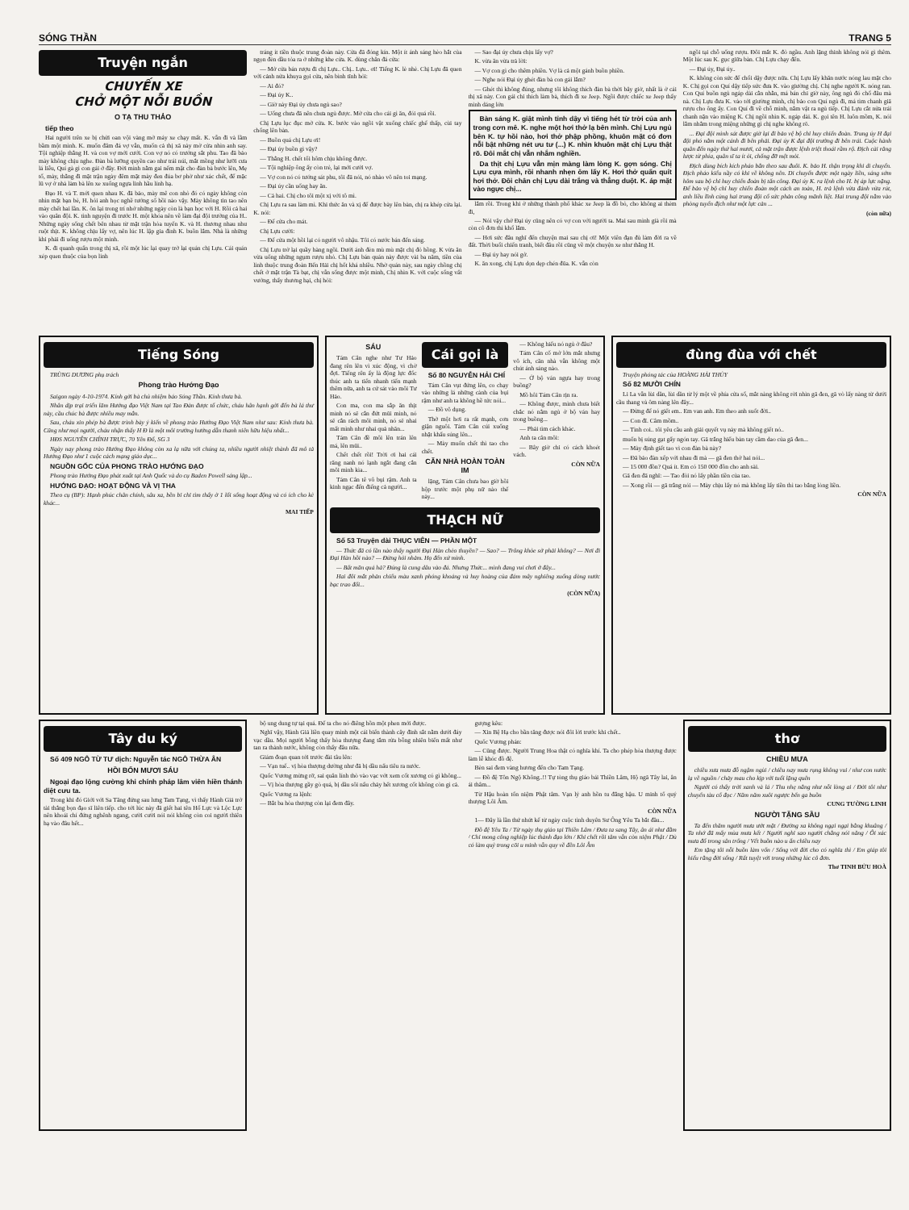SÓNG THẦN TRANG 5
Truyện ngắn
CHUYẾN XE
CHỞ MỘT NỖI BUỒN
O TẠ THU THẢO
tiếp theo
Hai người trên xe bị chửi oan vội vàng mở máy xe chạy mất. K. vẫn đi và lầm bầm một mình. K. muốn đâm đá vợ vẫn, muốn cả thị xã này mở cửa nhìn anh say. Tội nghiệp thằng H. và con vợ mới cưới. Con vợ nó có trướng sắt phu. Tao đã bảo mày không chịu nghe. Đàn bà lưỡng quyền cao như trái núi, mắt mồng như lưỡi cưa lá liễu, Quí gà gì con gái ở đây. Đời mình nằm gai nếm mật cho đàn bà bước lên, Mẹ tổ, mày, thằng đi mặt trận ngày đêm mặt mày đen đúa bơ phờ như xác chết, để mặc lũ vợ ở nhà làm bà lên xe xuống ngựa linh hầu lính hạ.
Đạo H. và T. mới quen nhau K. đã bảo, mày mê con nhỏ đó có ngày không còn nhìn mặt bạn bè, H. hỏi anh học nghề tướng số hồi nào vậy. Mày không tin tao nên mày chết hai lần. K. ôn lại trong trí nhớ những ngày còn là bạn học với H. Rồi cả hai vào quân đội. K. tình nguyện đi trước H. một khóa nên về làm đại đội trưởng của H.. Những ngày sống chết bên nhau từ mặt trận hỏa tuyến K. và H. thương nhau như ruột thịt. K. không chịu lấy vợ, nên lúc H. lập gia đình K. buồn lắm. Nhà là những khi phải đi uống rượu một mình.
K. đi quanh quẩn trong thị xã, rồi một lúc lại quay trở lại quán chị Lựu. Cái quán xép quen thuộc của bọn lính
tráng ít tiền thuộc trung đoàn này. Cửa đã đóng kín. Một ít ánh sáng hèo hắt của ngọn đèn dầu tỏa ra ở những khe cửa. K. dùng chân đá cửa:
— Mở cửa bán rượu đi chị Lựu.. Chị.. Lựu.. ơi! Tiếng K. lè nhè. Chị Lựu đã quen với cảnh nửa khuya gọi cửa, nên bình tĩnh hỏi:
— Ai đó?
— Đại úy K..
— Giờ này Đại úy chưa ngủ sao?
— Uống chưa đã nên chưa ngủ được. Mở cửa cho cái gì ăn, đói quá rồi.
Chị Lựu lục đục mở cửa. K. bước vào ngồi vật xuống chiếc ghế thấp, cùi tay chống lên bàn.
— Buồn quá chị Lựu ơi!
— Đại úy buồn gì vậy?
— Thằng H. chết tối hôm chịu không được.
— Tội nghiệp ông ấy còn trẻ, lại mới cưới vợ.
— Vợ con nó có tướng sát phu, tôi đã nói, nó nhào vô nên toi mạng.
— Đại úy cần uống hay ăn.
— Cả hai. Chị cho tôi một xị với tô mì.
Chị Lựu ra sau làm mì. Khi thức ăn và xị để được bày lên bàn, chị ra khép cửa lại. K. nói:
— Để cửa cho mát.
Chị Lựu cười:
— Để cửa một hồi lại có người vô nhậu. Tôi có nước bán đến sáng.
Chị Lựu trở lại quầy hàng ngồi. Dưới ánh đèn mù mù mặt chị đỏ hồng. K vừa ăn vừa uống những ngụm rượu nhỏ. Chị Lựu bán quán này được vài ba năm, tiền của lính thuộc trung đoàn Bến Hải chị hốt khá nhiều. Nhờ quán này, sau ngày chồng chị chết ở mặt trận Tà bạt, chị vẫn sống được một mình, Chị nhìn K. với cuộc sống vất vưởng, thấy thương hại, chị hỏi:
— Sao đại úy chưa chịu lấy vợ?
K. vừa ăn vừa trả lời:
— Vợ con gì cho thêm phiền. Vợ là cả một gánh buồn phiền.
— Nghe nói Đại úy ghét đàn bà con gái lắm?
— Ghét thì không đúng, nhưng tôi không thích đàn bà thời bây giờ, nhất là ở cái thị xã này. Con gái chỉ thích làm bà, thích đi xe Jeep. Ngồi được chiếc xe Jeep thấy mình dáng lớn
Bàn sáng K. giật mình tỉnh dậy vì tiếng hét từ trời của anh trong cơn mê. K. nghe một hơi thở lạ bên mình. Chị Lựu ngủ bên K. tự hồi nào, hơi thở phập phồng, khuôn mặt có đơn nỗi bật những nét ưu tư (...) K. nhìn khuôn mặt chị Lựu thật rõ. Đôi mắt chị vẫn nhắm nghiền.
Da thịt chị Lựu vẫn mịn màng làm lòng K. gợn sóng. Chị Lựu cựa mình, rồi nhanh nhẹn ôm lấy K. Hơi thở quấn quít hơi thở. Đôi chân chị Lựu dài trắng và thẳng duột. K. áp mặt vào ngực chị...
lắm rồi. Trong khi ở những thành phố khác xe Jeep là đồ bỏ, cho không ai thèm đi,
— Nói vậy chớ Đại úy cũng nên có vợ con với người ta. Mai sau mình già rồi mà còn cô đơn thì khổ lắm.
— Hơi sức đâu nghĩ đến chuyện mai sau chị ơi! Một viên đạn đủ làm đời ra về đất. Thời buổi chiến tranh, biết đâu rồi cũng về một chuyện xe như thằng H.
— Đại úy hay nói gở.
K. ăn xong, chị Lựu dọn dẹp chén đũa. K. vẫn còn
ngồi tại chỗ uống rượu. Đôi mắt K. đỏ ngầu. Anh lặng thinh không nói gì thêm. Một lúc sau K. gục giữa bàn. Chị Lựu chạy đến.
— Đại úy, Đại úy..
K. không còn sức để chổi dậy được nữa. Chị Lựu lấy khăn nước nóng lau mặt cho K. Chị gọi con Quí dậy tiếp sức đưa K. vào giường chị. Chị nghe người K. nóng ran. Con Quí buồn ngủ ngáp dài cằn nhằn, má bán chi giờ này, ông ngủ đó chổ đâu mà nà. Chị Lựu đưa K. vào tới giường mình, chị bảo con Quí ngủ đi, má tìm chanh giã rượu cho ông ấy. Con Quí đi về chỗ mình, nằm vật ra ngủ tiếp. Chị Lựu cắt nửa trái chanh nặn vào miệng K. Chị ngồi nhìn K. ngáp dài. K. gọi tên H. luôn mồm, K. nói lằm nhằm trong miệng những gì chị nghe không rõ.
... Đại đội mình sát được giờ lại đi bảo vệ bộ chỉ huy chiến đoàn. Trung úy H đại đội phó nằm một cánh đi bên phải. Đại úy K đại đội trưởng đi bên trái. Cuộc hành quân đến ngày thứ hai mươi, cả mặt trận được lệnh triệt thoái rầm rộ. Địch cài răng lược từ phía, quân sĩ ta ít ỏi, chống đỡ mệt mỏi.
Địch dùng bích kích pháo bắn theo sau đuôi. K. bảo H. thận trọng khi di chuyển. Địch pháo kiểu nầy có khi về không nên. Di chuyển được một ngày liền, sáng sớm hôm sau bộ chỉ huy chiến đoàn bị tấn công. Đại úy K. ra lệnh cho H. bị áp lực nặng. Để bảo vệ bộ chỉ huy chiến đoàn một cách an toàn, H. trả lệnh vừa đánh vừa rút, anh liều lĩnh cùng hai trung đội cố sức phản công mãnh liệt. Hai trung đội nằm vào phòng tuyến địch như một lực cản ...
(còn nữa)
Tiếng Sóng
TRÙNG DƯƠNG phụ trách
Phong trào Hướng Đạo
Saigon ngày 4-10-1974. Kính gởi bà chủ nhiệm báo Sóng Thần. Kính thưa bà.
Nhân dịp trại triển lãm Hướng đạo Việt Nam tại Tao Đàn được tổ chức, cháu hân hạnh gởi đến bà lá thư này, cầu chúc bà được nhiều may mắn.
Sau, cháu xin phép bà được trình bày ý kiến về phong trào Hướng Đạo Việt Nam như sau: Kính thưa bà. Cũng như mọi người, cháu nhận thấy H Đ là một môi trường hướng dẫn thanh niên hữu hiệu nhất...
HĐS NGUYỄN CHÍNH TRỰC, 70 Yên Đổ, SG 3
Ngày nay phong trào Hướng Đạo không còn xa lạ nữa với chúng ta, nhiều người nhiệt thành đã mô tả Hướng Đạo như 1 cuộc cách mạng giáo dục...
NGUỒN GỐC CỦA PHONG TRÀO HƯỚNG ĐẠO
Phong trào Hướng Đạo phát xuất tại Anh Quốc và do cụ Baden Powell sáng lập...
HƯỚNG ĐẠO: HOẠT ĐỘNG VÀ VỊ THA
Theo cụ (BP): Hạnh phúc chân chính, sâu xa, bền bỉ chỉ tìm thấy ở 1 lối sống hoạt động và có ích cho kẻ khác...
MAI TIẾP
SÁU
Tám Cân nghe như Tư Hảo đang rên lên vì xúc động, vì chờ đợi. Tiếng rên ấy là động lực đốc thúc anh ta tiến nhanh tiến mạnh thêm nữa, anh ta cứ sát vào môi Tư Hảo.
Con ma, con ma sắp ăn thịt mình nó sẽ cắn đứt mũi mình, nó sẽ cắn rách môi mình, nó sẽ nhai mất mình như nhai quả nhãn...
Tám Cân đề môi lên trán lên má, lên mũi..
Chết chết rồi! Trời ơi hai cái răng nanh nó lạnh ngắt đang cắn môi mình kìa...
Tám Cân tê vô bụi rậm. Anh ta kinh ngạc đến điếng cả người...
Cái gọi là
Số 80 NGUYỄN HẢI CHÍ
Tám Cân vụt đứng lên, co chạy vào những lá những cành của bụi rậm như anh ta không hề tức nói...
— Đồ vô dụng.
Thở một hơi ra rất mạnh, cơn giận nguôi. Tám Cân cúi xuống nhặt khẩu súng lên...
— Mày muốn chết thì tao cho chết.
CĂN NHÀ HOÀN TOÀN IM
lặng, Tám Cân chưa bao giờ hồi hộp trước một phụ nữ nào thế này...
— Không hiểu nó ngủ ở đâu?
Tám Cân cố mở lớn mắt nhưng vô ích, căn nhà vẫn không một chút ánh sáng nào.
— Ở bộ ván ngựa hay trong buồng?
Mồ hôi Tám Cân rịn ra.
— Không được, mình chưa biết chắc nó nằm ngủ ở bộ ván hay trong buồng...
— Phải tìm cách khác.
Anh ta cân môi:
— Bây giờ chỉ có cách khoét vách.
CÒN NỮA
THẠCH NỮ
Số 53 Truyện dài THỤC VIÊN — PHẦN MỘT
— Thức đã có lần nào thấy người Đại Hàn chèo thuyền? — Sao? — Trông khỏe sở phải không? — Nơi đi Đại Hàn hồi nào? — Đừng hỏi nhảm. Họ đến xứ mình.
— Bất mãn quá hả? Đúng là cung dâu vào đá. Nhưng Thức... mình đang vui chơi ở đây...
Hai đôi mắt phản chiếu màu xanh phóng khoáng và huy hoàng của đám mây nghiêng xuống dòng nước bạc trao đổi...
(CÒN NỮA)
đùng đùa với chết
Truyện phóng tác của HOÀNG HẢI THỦY
Số 82 MƯỜI CHÍN
Li La vẫn lùi dần, lùi dần từ lý một về phía cửa sổ, mắt nàng không rời nhìn gã đen, gã vò lấy nàng từ dưới cầu thang và ôm nàng lên đây...
— Đừng để nó giết em.. Em van anh. Em theo anh suốt đời..
— Con đĩ. Câm mồm..
— Tình coi.. tôi yêu cầu anh giải quyết vụ này mà không giết nó..
muốn bị súng gạt gẩy ngón tay. Gã trắng hiểu bàn tay cầm dao của gã đen...
— Mày định giết tao vì con đàn bà này?
— Đã bảo đàn xếp với nhau đi mà — gã đen thở hai nói...
— 15 000 đồn? Quá ít. Em có 150 000 đồn cho anh sài.
Gã đen đã nghĩ: — Tao đòi nó lấy phần tiền của tao.
— Xong rồi — gã trắng nói — Mày chịu lấy nó mà không lấy tiền thì tao bắng lòng liền.
CÒN NỮA
Tây du ký
Số 409 NGÔ TỪ TƯ dịch: Nguyễn tác NGÔ THỪA ÂN
HỒI BỐN MƯƠI SÁU
Ngoại đạo lộng cường khi chính pháp lâm viên hiền thánh diệt cưu ta.
Trong khi đó Giới với Sa Tăng đứng sau lưng Tam Tạng, vì thấy Hành Giả trở tài thắng bọn đạo sĩ liên tiếp. cho tới lúc này đã giết hai tên Hổ Lực và Lộc Lực nên khoái chí đứng nghênh ngang, cười cười nói nói không còn coi người thiên hạ vào đâu hết...
bộ ung dung tự tại quá. Để ta cho nó điêng hồn một phen mới được.
Nghĩ vậy, Hành Giả liền quay mình một cái biến thành cây đinh sắt nằm dưới đáy vạc dầu. Mọi người bỗng thấy hòa thượng đang tắm rửa bỗng nhiên biến mất như tan ra thành nước, không còn thấy đâu nữa.
Giám đoạn quan tới trước đài tâu lên:
— Vạn tuế.. vị hòa thượng dường như đã bị dầu nấu tiêu ra nước.
Quốc Vương mừng rỡ, sai quân lính thò vào vạc vớt xem cốt xương có gì không...
— Vị hòa thượng gầy gò quá, bị dầu sôi nấu chảy hết xương cốt không còn gì cả.
Quốc Vương ra lệnh:
— Bắt ba hòa thượng còn lại đem đây.
gượng kêu:
— Xin Bệ Hạ cho bần tăng được nói đôi lời trước khi chết..
Quốc Vương phán:
— Cũng được. Người Trung Hoa thật có nghĩa khí. Ta cho phép hòa thượng được làm lễ khóc đồ đệ.
Bèn sai đem vàng hương đến cho Tam Tạng.
— Đồ đệ Tôn Ngộ Không..!! Tự tòng thụ giáo bái Thiền Lâm, Hộ ngã Tây lai, ân ái thâm...
Từ Hậu hoàn tốn niệm Phật tâm. Vạn lý anh hồn tu đắng hậu. U minh tố quý thượng Lôi Âm.
CÒN NỮA
1— Đây là lần thứ nhứt kể từ ngày cuộc tình duyên Sư Ông Yêu Ta bắt đầu...
Đồ đệ Yêu Ta / Từ ngày thụ giáo tại Thiền Lâm / Đưa ta sang Tây, ân ái như đằm / Chỉ mong công nghiệp lúc thành đạo lớn / Khi chết rồi tâm vẫn còn niệm Phật / Dù có làm quỷ trong cõi u minh vẫn quy về đền Lôi Âm
thơ
CHIỀU MƯA
chiều xưa mưa đỗ ngậm ngùi / chiều nay mưa rụng không vui / như con nước lạ về nguồn / chảy mau cho kịp với tuổi lặng quên
Người có thấy trời xanh và lá / Thu nhẹ nắng như nỗi lòng ai / Đời tôi như chuyến tàu cố đọc / Năm năm xuôi ngược bến ga buồn
CUNG TƯỜNG LINH
NGƯỜI TẶNG SẦU
Ta đến thăm người mưa ướt mặt / Đường xa không ngại ngại bằng khuâng / Ta nhớ đã mấy mùa mưa kết / Người nghỉ sao người chẳng nói năng / Ôi xác mưa đổ trong sân trống / Vết buồn nào u ẩn chiều nay
Em tặng tôi nỗi buồn làm vốn / Sống với đời cho có nghĩa thì / Em giáp tôi hiểu rằng đời sống / Rất tuyệt với trong những lúc cô đơn.
Thơ TINH BỬU HOÀ